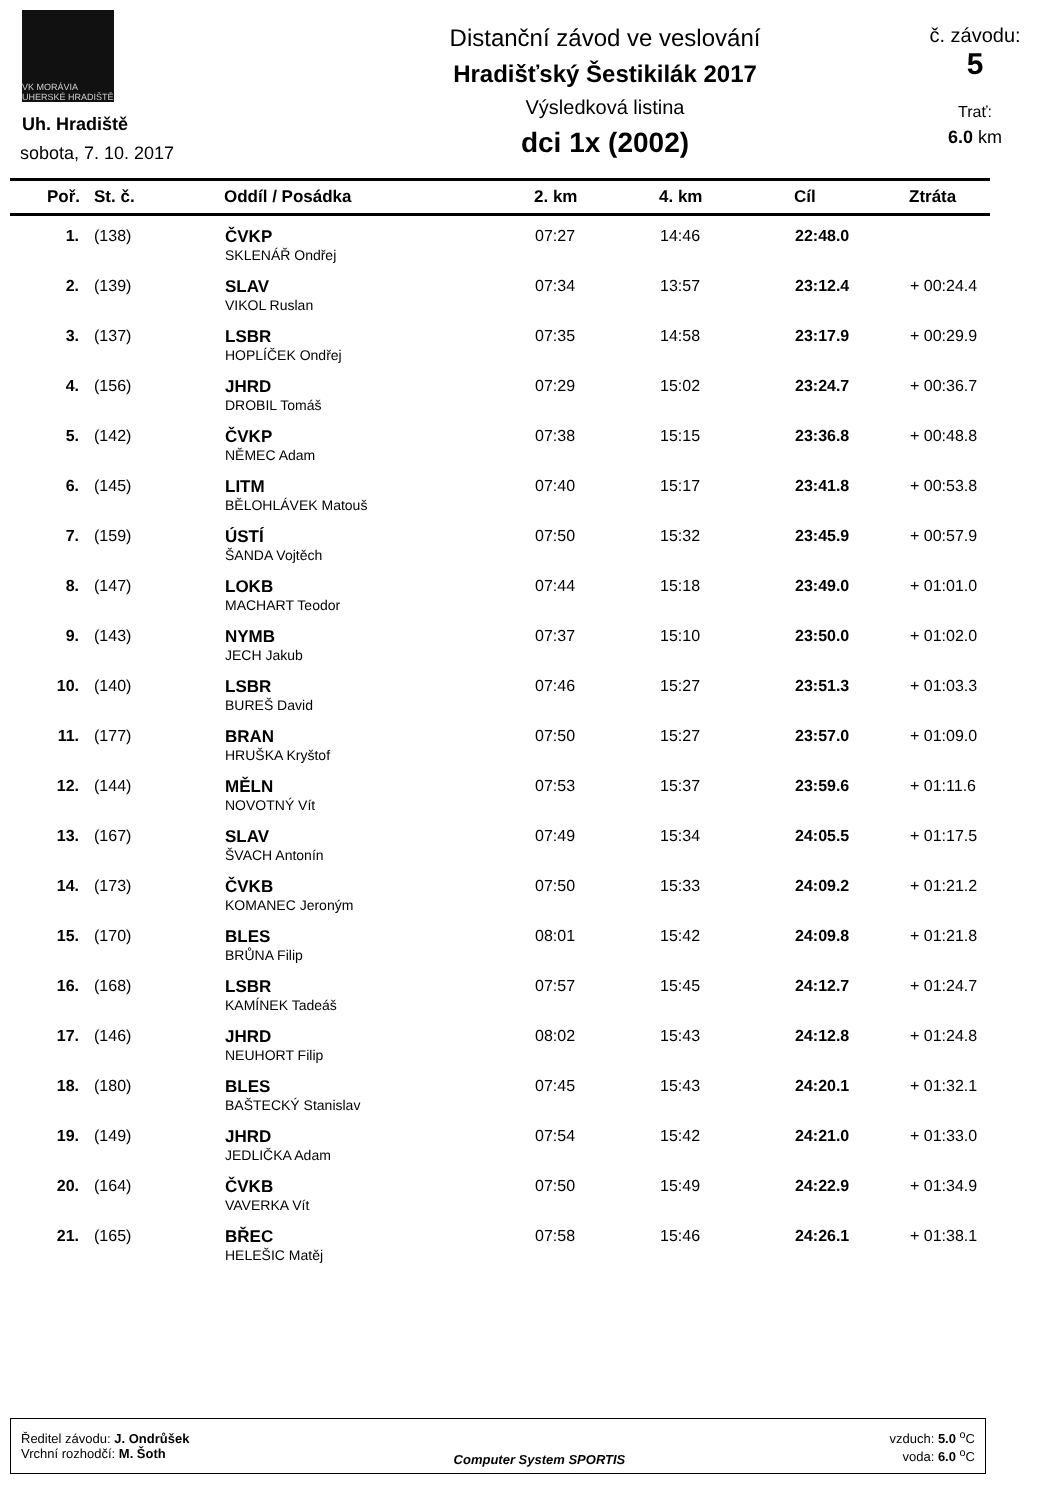VK MORÁVIA UHERSKÉ HRADIŠTĚ
Uh. Hradiště
sobota, 7. 10. 2017
Distanční závod ve veslování
Hradišťský Šestikilák 2017
Výsledková listina
dci 1x (2002)
č. závodu:
5
Trať:
6.0 km
| Poř. | St. č. | Oddíl / Posádka | 2. km | 4. km | Cíl | Ztráta |
| --- | --- | --- | --- | --- | --- | --- |
| 1. | (138) | ČVKP SKLENÁŘ Ondřej | 07:27 | 14:46 | 22:48.0 | |
| 2. | (139) | SLAV VIKOL Ruslan | 07:34 | 13:57 | 23:12.4 | + 00:24.4 |
| 3. | (137) | LSBR HOPLÍČEK Ondřej | 07:35 | 14:58 | 23:17.9 | + 00:29.9 |
| 4. | (156) | JHRD DROBIL Tomáš | 07:29 | 15:02 | 23:24.7 | + 00:36.7 |
| 5. | (142) | ČVKP NĚMEC Adam | 07:38 | 15:15 | 23:36.8 | + 00:48.8 |
| 6. | (145) | LITM BĚLOHLÁVEK Matouš | 07:40 | 15:17 | 23:41.8 | + 00:53.8 |
| 7. | (159) | ÚSTÍ ŠANDA Vojtěch | 07:50 | 15:32 | 23:45.9 | + 00:57.9 |
| 8. | (147) | LOKB MACHART Teodor | 07:44 | 15:18 | 23:49.0 | + 01:01.0 |
| 9. | (143) | NYMB JECH Jakub | 07:37 | 15:10 | 23:50.0 | + 01:02.0 |
| 10. | (140) | LSBR BUREŠ David | 07:46 | 15:27 | 23:51.3 | + 01:03.3 |
| 11. | (177) | BRAN HRUŠKA Kryštof | 07:50 | 15:27 | 23:57.0 | + 01:09.0 |
| 12. | (144) | MĚLN NOVOTNÝ Vít | 07:53 | 15:37 | 23:59.6 | + 01:11.6 |
| 13. | (167) | SLAV ŠVACH Antonín | 07:49 | 15:34 | 24:05.5 | + 01:17.5 |
| 14. | (173) | ČVKB KOMANEC Jeroným | 07:50 | 15:33 | 24:09.2 | + 01:21.2 |
| 15. | (170) | BLES BRŮNA Filip | 08:01 | 15:42 | 24:09.8 | + 01:21.8 |
| 16. | (168) | LSBR KAMÍNEK Tadeáš | 07:57 | 15:45 | 24:12.7 | + 01:24.7 |
| 17. | (146) | JHRD NEUHORT Filip | 08:02 | 15:43 | 24:12.8 | + 01:24.8 |
| 18. | (180) | BLES BAŠTECKÝ Stanislav | 07:45 | 15:43 | 24:20.1 | + 01:32.1 |
| 19. | (149) | JHRD JEDLIČKA Adam | 07:54 | 15:42 | 24:21.0 | + 01:33.0 |
| 20. | (164) | ČVKB VAVERKA Vít | 07:50 | 15:49 | 24:22.9 | + 01:34.9 |
| 21. | (165) | BŘEC HELEŠIC Matěj | 07:58 | 15:46 | 24:26.1 | + 01:38.1 |
Ředitel závodu: J. Ondrůšek
Vrchní rozhodčí: M. Šoth
Computer System SPORTIS
vzduch: 5.0 <sup>o</sup>C
voda: 6.0 <sup>o</sup>C